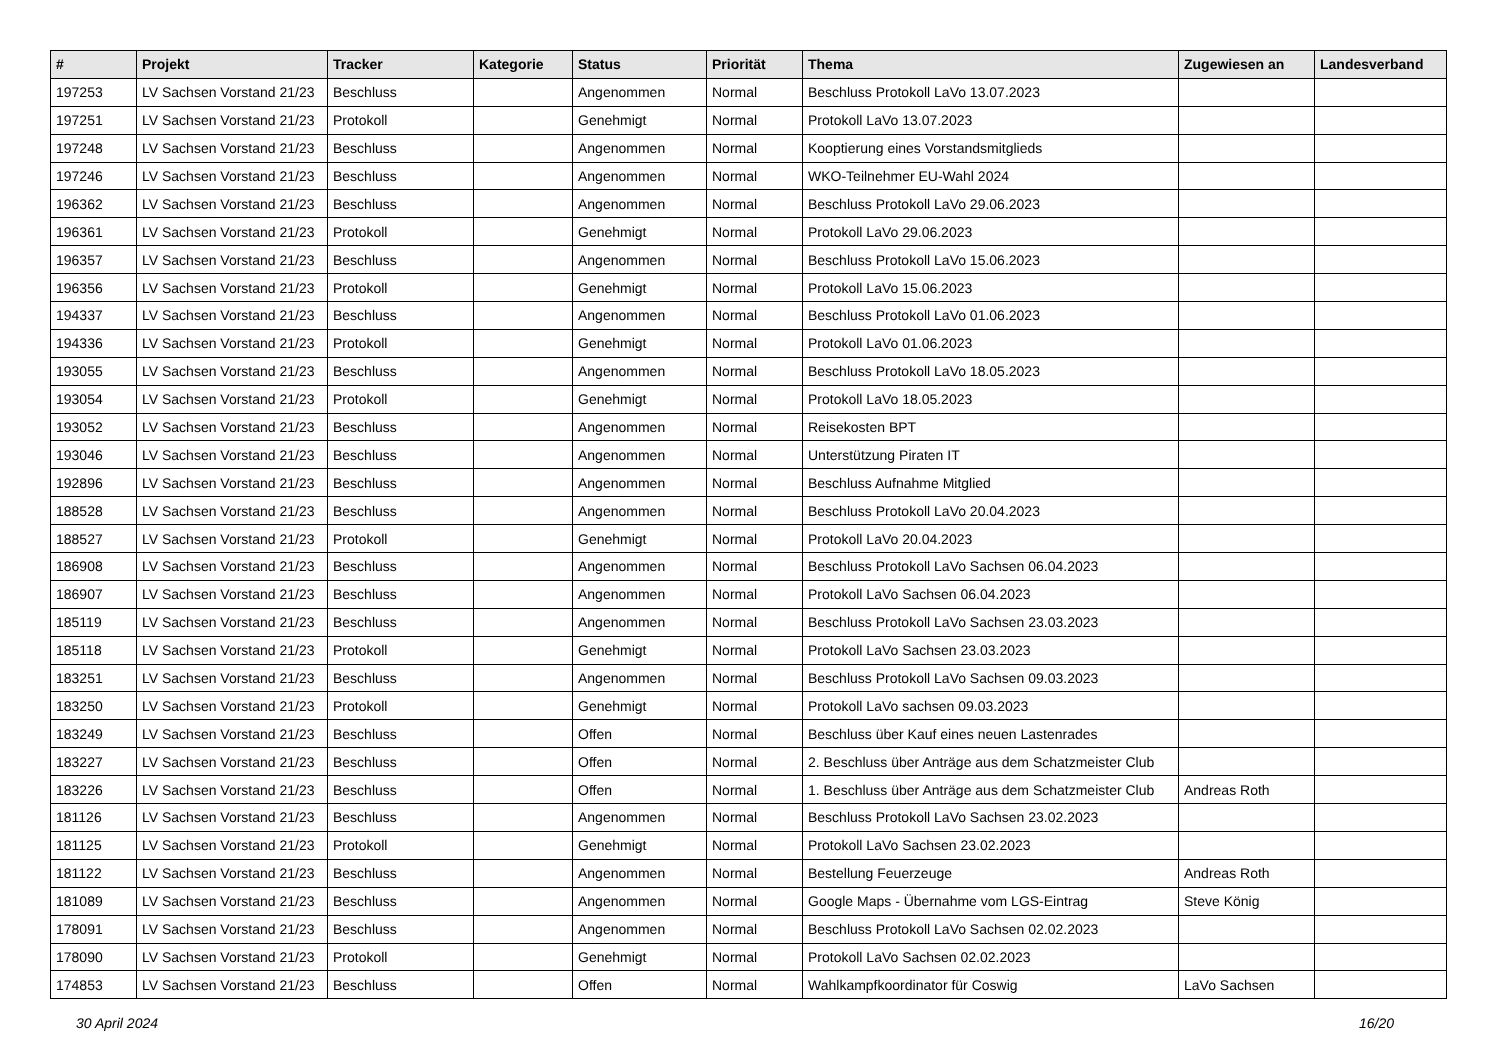| # | Projekt | Tracker | Kategorie | Status | Priorität | Thema | Zugewiesen an | Landesverband |
| --- | --- | --- | --- | --- | --- | --- | --- | --- |
| 197253 | LV Sachsen Vorstand 21/23 | Beschluss | | Angenommen | Normal | Beschluss Protokoll LaVo 13.07.2023 | | |
| 197251 | LV Sachsen Vorstand 21/23 | Protokoll | | Genehmigt | Normal | Protokoll LaVo 13.07.2023 | | |
| 197248 | LV Sachsen Vorstand 21/23 | Beschluss | | Angenommen | Normal | Kooptierung eines Vorstandsmitglieds | | |
| 197246 | LV Sachsen Vorstand 21/23 | Beschluss | | Angenommen | Normal | WKO-Teilnehmer EU-Wahl 2024 | | |
| 196362 | LV Sachsen Vorstand 21/23 | Beschluss | | Angenommen | Normal | Beschluss Protokoll LaVo 29.06.2023 | | |
| 196361 | LV Sachsen Vorstand 21/23 | Protokoll | | Genehmigt | Normal | Protokoll LaVo 29.06.2023 | | |
| 196357 | LV Sachsen Vorstand 21/23 | Beschluss | | Angenommen | Normal | Beschluss Protokoll LaVo 15.06.2023 | | |
| 196356 | LV Sachsen Vorstand 21/23 | Protokoll | | Genehmigt | Normal | Protokoll LaVo 15.06.2023 | | |
| 194337 | LV Sachsen Vorstand 21/23 | Beschluss | | Angenommen | Normal | Beschluss Protokoll LaVo 01.06.2023 | | |
| 194336 | LV Sachsen Vorstand 21/23 | Protokoll | | Genehmigt | Normal | Protokoll LaVo 01.06.2023 | | |
| 193055 | LV Sachsen Vorstand 21/23 | Beschluss | | Angenommen | Normal | Beschluss Protokoll LaVo 18.05.2023 | | |
| 193054 | LV Sachsen Vorstand 21/23 | Protokoll | | Genehmigt | Normal | Protokoll LaVo 18.05.2023 | | |
| 193052 | LV Sachsen Vorstand 21/23 | Beschluss | | Angenommen | Normal | Reisekosten BPT | | |
| 193046 | LV Sachsen Vorstand 21/23 | Beschluss | | Angenommen | Normal | Unterstützung Piraten IT | | |
| 192896 | LV Sachsen Vorstand 21/23 | Beschluss | | Angenommen | Normal | Beschluss Aufnahme Mitglied | | |
| 188528 | LV Sachsen Vorstand 21/23 | Beschluss | | Angenommen | Normal | Beschluss Protokoll LaVo 20.04.2023 | | |
| 188527 | LV Sachsen Vorstand 21/23 | Protokoll | | Genehmigt | Normal | Protokoll LaVo 20.04.2023 | | |
| 186908 | LV Sachsen Vorstand 21/23 | Beschluss | | Angenommen | Normal | Beschluss Protokoll LaVo Sachsen 06.04.2023 | | |
| 186907 | LV Sachsen Vorstand 21/23 | Beschluss | | Angenommen | Normal | Protokoll LaVo Sachsen 06.04.2023 | | |
| 185119 | LV Sachsen Vorstand 21/23 | Beschluss | | Angenommen | Normal | Beschluss Protokoll LaVo Sachsen 23.03.2023 | | |
| 185118 | LV Sachsen Vorstand 21/23 | Protokoll | | Genehmigt | Normal | Protokoll LaVo Sachsen 23.03.2023 | | |
| 183251 | LV Sachsen Vorstand 21/23 | Beschluss | | Angenommen | Normal | Beschluss Protokoll LaVo Sachsen 09.03.2023 | | |
| 183250 | LV Sachsen Vorstand 21/23 | Protokoll | | Genehmigt | Normal | Protokoll LaVo sachsen 09.03.2023 | | |
| 183249 | LV Sachsen Vorstand 21/23 | Beschluss | | Offen | Normal | Beschluss über Kauf eines neuen Lastenrades | | |
| 183227 | LV Sachsen Vorstand 21/23 | Beschluss | | Offen | Normal | 2. Beschluss über Anträge aus dem Schatzmeister Club | | |
| 183226 | LV Sachsen Vorstand 21/23 | Beschluss | | Offen | Normal | 1. Beschluss über Anträge aus dem Schatzmeister Club | Andreas Roth | |
| 181126 | LV Sachsen Vorstand 21/23 | Beschluss | | Angenommen | Normal | Beschluss Protokoll LaVo Sachsen 23.02.2023 | | |
| 181125 | LV Sachsen Vorstand 21/23 | Protokoll | | Genehmigt | Normal | Protokoll LaVo Sachsen 23.02.2023 | | |
| 181122 | LV Sachsen Vorstand 21/23 | Beschluss | | Angenommen | Normal | Bestellung Feuerzeuge | Andreas Roth | |
| 181089 | LV Sachsen Vorstand 21/23 | Beschluss | | Angenommen | Normal | Google Maps - Übernahme vom LGS-Eintrag | Steve König | |
| 178091 | LV Sachsen Vorstand 21/23 | Beschluss | | Angenommen | Normal | Beschluss Protokoll LaVo Sachsen 02.02.2023 | | |
| 178090 | LV Sachsen Vorstand 21/23 | Protokoll | | Genehmigt | Normal | Protokoll LaVo Sachsen 02.02.2023 | | |
| 174853 | LV Sachsen Vorstand 21/23 | Beschluss | | Offen | Normal | Wahlkampfkoordinator für Coswig | LaVo Sachsen | |
30 April 2024 16/20